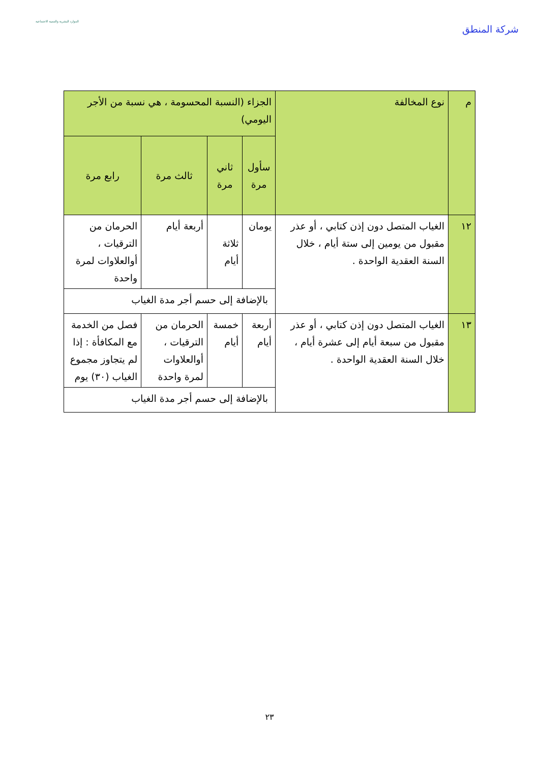شركة المنطق
الموارد البشرية والتنمية الاجتماعية
| م | نوع المخالفة | الجزاء (النسبة المحسومة ، هي نسبة من الأجر اليومي) | | | |
| --- | --- | --- | --- | --- | --- |
| | | سأول مرة | ثاني مرة | ثالث مرة | رابع مرة |
| ١٢ | الغياب المتصل دون إذن كتابي ، أو عذر مقبول من يومين إلى ستة أيام ، خلال السنة العقدية الواحدة . | يومان | ثلاثة أيام | أربعة أيام | الحرمان من الترقيات ، أوالعلاوات لمرة واحدة |
| | | بالإضافة إلى حسم أجر مدة الغياب | | | |
| ١٣ | الغياب المتصل دون إذن كتابي ، أو عذر مقبول من سبعة أيام إلى عشرة أيام ، خلال السنة العقدية الواحدة . | أربعة أيام | خمسة أيام | الحرمان من الترقيات ، أوالعلاوات لمرة واحدة | فصل من الخدمة مع المكافأة : إذا لم يتجاوز مجموع الغياب (٣٠) يوم |
| | | بالإضافة إلى حسم أجر مدة الغياب | | | |
٢٣